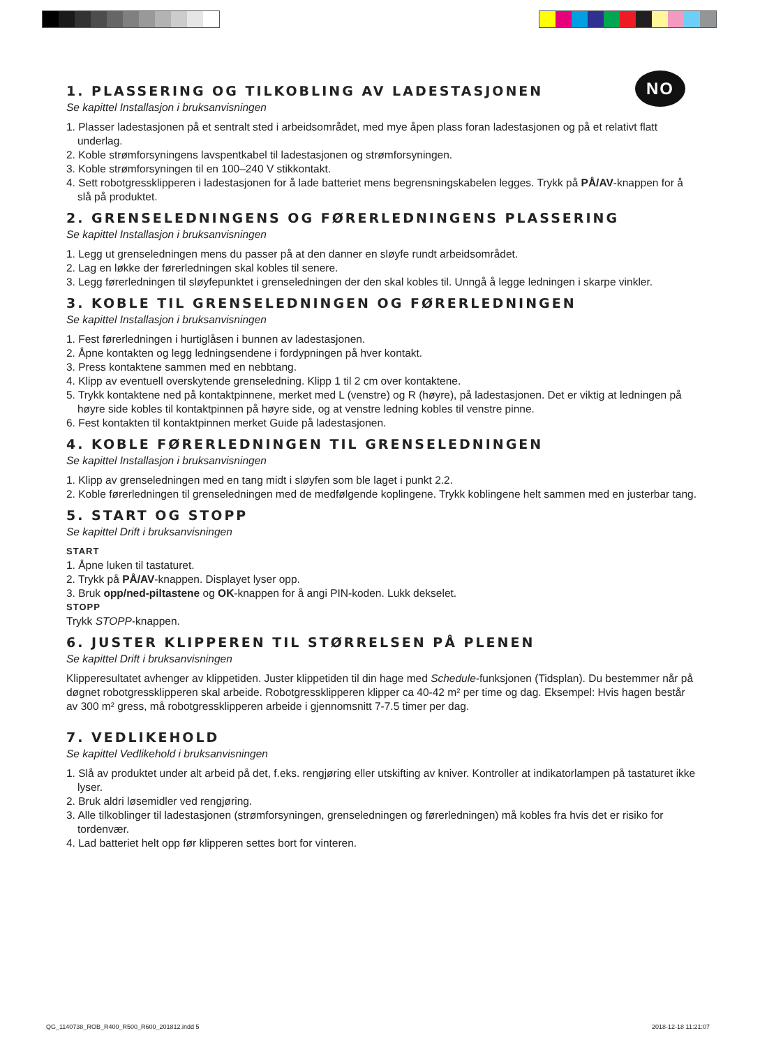NO
1. PLASSERING OG TILKOBLING AV LADESTASJONEN
Se kapittel Installasjon i bruksanvisningen
1. Plasser ladestasjonen på et sentralt sted i arbeidsområdet, med mye åpen plass foran ladestasjonen og på et relativt flatt underlag.
2. Koble strømforsyningens lavspentkabel til ladestasjonen og strømforsyningen.
3. Koble strømforsyningen til en 100–240 V stikkontakt.
4. Sett robotgressklipperen i ladestasjonen for å lade batteriet mens begrensningskabelen legges. Trykk på PÅ/AV-knappen for å slå på produktet.
2. GRENSELEDNINGENS OG FØRERLEDNINGENS PLASSERING
Se kapittel Installasjon i bruksanvisningen
1. Legg ut grenseledningen mens du passer på at den danner en sløyfe rundt arbeidsområdet.
2. Lag en løkke der førerledningen skal kobles til senere.
3. Legg førerledningen til sløyfepunktet i grenseledningen der den skal kobles til. Unngå å legge ledningen i skarpe vinkler.
3. KOBLE TIL GRENSELEDNINGEN OG FØRERLEDNINGEN
Se kapittel Installasjon i bruksanvisningen
1. Fest førerledningen i hurtiglåsen i bunnen av ladestasjonen.
2. Åpne kontakten og legg ledningsendene i fordypningen på hver kontakt.
3. Press kontaktene sammen med en nebbtang.
4. Klipp av eventuell overskytende grenseledning. Klipp 1 til 2 cm over kontaktene.
5. Trykk kontaktene ned på kontaktpinnene, merket med L (venstre) og R (høyre), på ladestasjonen. Det er viktig at ledningen på høyre side kobles til kontaktpinnen på høyre side, og at venstre ledning kobles til venstre pinne.
6. Fest kontakten til kontaktpinnen merket Guide på ladestasjonen.
4. KOBLE FØRERLEDNINGEN TIL GRENSELEDNINGEN
Se kapittel Installasjon i bruksanvisningen
1. Klipp av grenseledningen med en tang midt i sløyfen som ble laget i punkt 2.2.
2. Koble førerledningen til grenseledningen med de medfølgende koplingene. Trykk koblingene helt sammen med en justerbar tang.
5. START OG STOPP
Se kapittel Drift i bruksanvisningen
START
1. Åpne luken til tastaturet.
2. Trykk på PÅ/AV-knappen. Displayet lyser opp.
3. Bruk opp/ned-piltastene og OK-knappen for å angi PIN-koden. Lukk dekselet.
STOPP
Trykk STOPP-knappen.
6. JUSTER KLIPPEREN TIL STØRRELSEN PÅ PLENEN
Se kapittel Drift i bruksanvisningen
Klipperesultatet avhenger av klippetiden. Juster klippetiden til din hage med Schedule-funksjonen (Tidsplan). Du bestemmer når på døgnet robotgressklipperen skal arbeide. Robotgressklipperen klipper ca 40-42 m² per time og dag. Eksempel: Hvis hagen består av 300 m² gress, må robotgressklipperen arbeide i gjennomsnitt 7-7.5 timer per dag.
7. VEDLIKEHOLD
Se kapittel Vedlikehold i bruksanvisningen
1. Slå av produktet under alt arbeid på det, f.eks. rengjøring eller utskifting av kniver. Kontroller at indikatorlampen på tastaturet ikke lyser.
2. Bruk aldri løsemidler ved rengjøring.
3. Alle tilkoblinger til ladestasjonen (strømforsyningen, grenseledningen og førerledningen) må kobles fra hvis det er risiko for tordenvær.
4. Lad batteriet helt opp før klipperen settes bort for vinteren.
QG_1140738_ROB_R400_R500_R600_201812.indd 5
2018-12-18 11:21:07